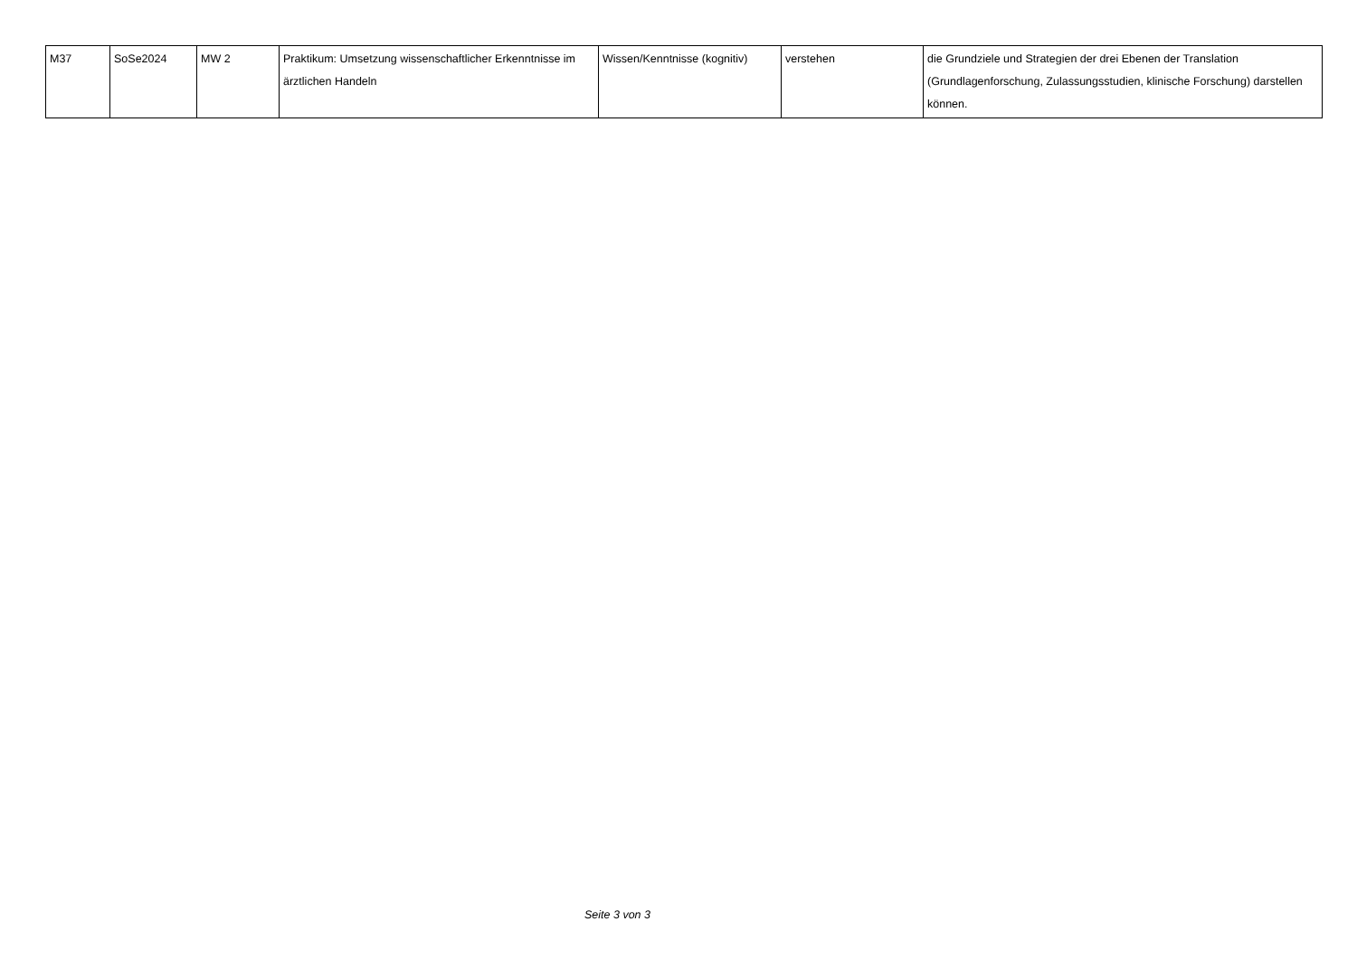| M37 | SoSe2024 | MW 2 | Praktikum: Umsetzung wissenschaftlicher Erkenntnisse im ärztlichen Handeln | Wissen/Kenntnisse (kognitiv) | verstehen | die Grundziele und Strategien der drei Ebenen der Translation (Grundlagenforschung, Zulassungsstudien, klinische Forschung) darstellen können. |
Seite 3 von 3